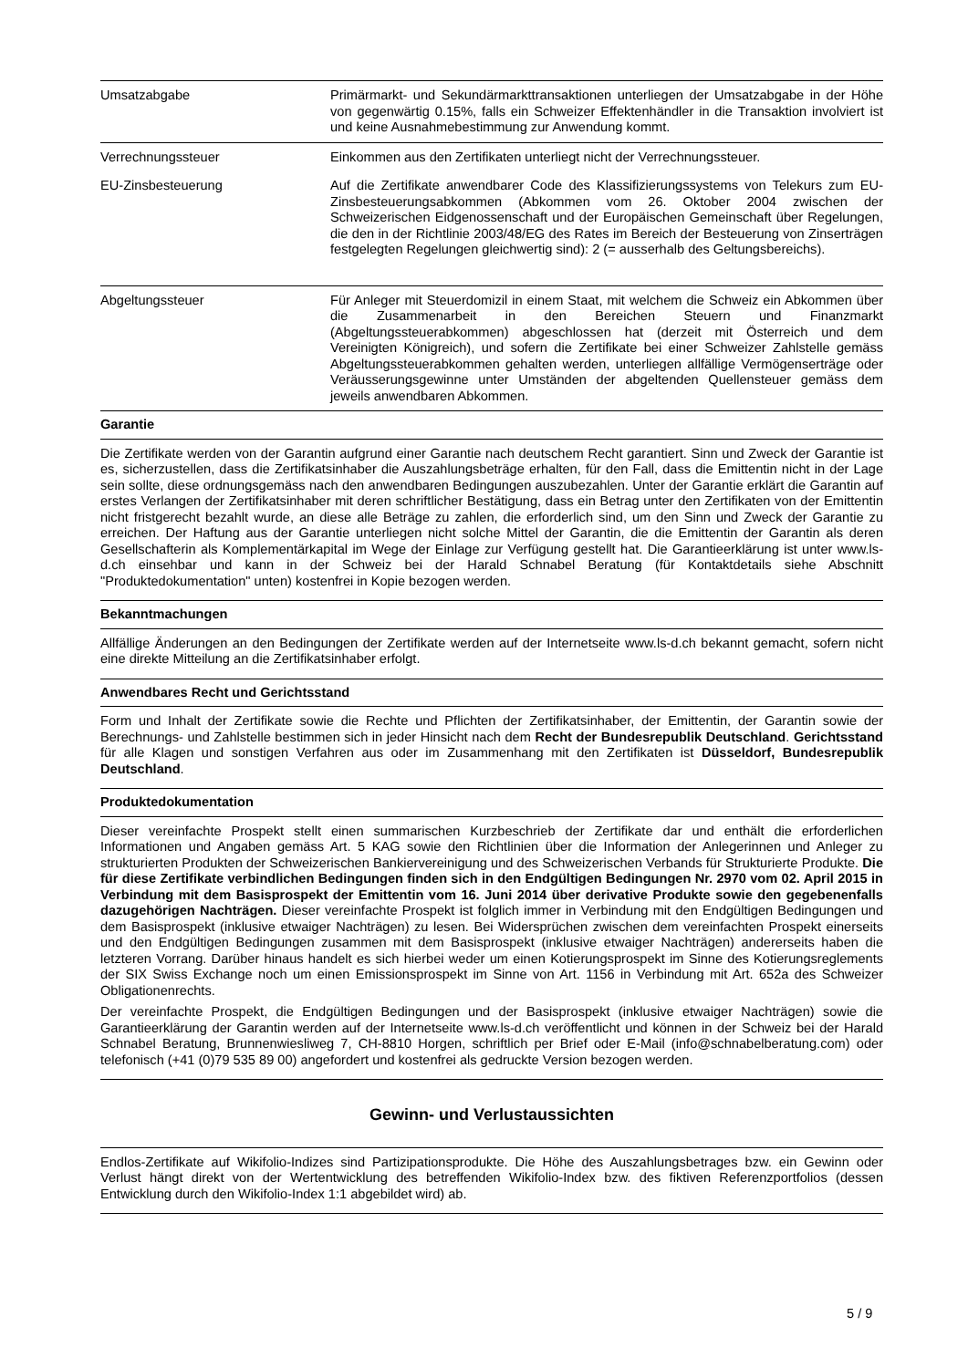| Umsatzabgabe | Primärmarkt- und Sekundärmarkttransaktionen unterliegen der Umsatzabgabe in der Höhe von gegenwärtig 0.15%, falls ein Schweizer Effektenhändler in die Transaktion involviert ist und keine Ausnahmebestimmung zur Anwendung kommt. |
| Verrechnungssteuer | Einkommen aus den Zertifikaten unterliegt nicht der Verrechnungssteuer. |
| EU-Zinsbesteuerung | Auf die Zertifikate anwendbarer Code des Klassifizierungssystems von Telekurs zum EU-Zinsbesteuerungsabkommen (Abkommen vom 26. Oktober 2004 zwischen der Schweizerischen Eidgenossenschaft und der Europäischen Gemeinschaft über Regelungen, die den in der Richtlinie 2003/48/EG des Rates im Bereich der Besteuerung von Zinserträgen festgelegten Regelungen gleichwertig sind): 2 (= ausserhalb des Geltungsbereichs). |
| Abgeltungssteuer | Für Anleger mit Steuerdomizil in einem Staat, mit welchem die Schweiz ein Abkommen über die Zusammenarbeit in den Bereichen Steuern und Finanzmarkt (Abgeltungssteuerabkommen) abgeschlossen hat (derzeit mit Österreich und dem Vereinigten Königreich), und sofern die Zertifikate bei einer Schweizer Zahlstelle gemäss Abgeltungssteuerabkommen gehalten werden, unterliegen allfällige Vermögenserträge oder Veräusserungsgewinne unter Umständen der abgeltenden Quellensteuer gemäss dem jeweils anwendbaren Abkommen. |
Garantie
Die Zertifikate werden von der Garantin aufgrund einer Garantie nach deutschem Recht garantiert. Sinn und Zweck der Garantie ist es, sicherzustellen, dass die Zertifikatsinhaber die Auszahlungsbeträge erhalten, für den Fall, dass die Emittentin nicht in der Lage sein sollte, diese ordnungsgemäss nach den anwendbaren Bedingungen auszubezahlen. Unter der Garantie erklärt die Garantin auf erstes Verlangen der Zertifikatsinhaber mit deren schriftlicher Bestätigung, dass ein Betrag unter den Zertifikaten von der Emittentin nicht fristgerecht bezahlt wurde, an diese alle Beträge zu zahlen, die erforderlich sind, um den Sinn und Zweck der Garantie zu erreichen. Der Haftung aus der Garantie unterliegen nicht solche Mittel der Garantin, die die Emittentin der Garantin als deren Gesellschafterin als Komplementärkapital im Wege der Einlage zur Verfügung gestellt hat. Die Garantieerklärung ist unter www.ls-d.ch einsehbar und kann in der Schweiz bei der Harald Schnabel Beratung (für Kontaktdetails siehe Abschnitt "Produktedokumentation" unten) kostenfrei in Kopie bezogen werden.
Bekanntmachungen
Allfällige Änderungen an den Bedingungen der Zertifikate werden auf der Internetseite www.ls-d.ch bekannt gemacht, sofern nicht eine direkte Mitteilung an die Zertifikatsinhaber erfolgt.
Anwendbares Recht und Gerichtsstand
Form und Inhalt der Zertifikate sowie die Rechte und Pflichten der Zertifikatsinhaber, der Emittentin, der Garantin sowie der Berechnungs- und Zahlstelle bestimmen sich in jeder Hinsicht nach dem Recht der Bundesrepublik Deutschland. Gerichtsstand für alle Klagen und sonstigen Verfahren aus oder im Zusammenhang mit den Zertifikaten ist Düsseldorf, Bundesrepublik Deutschland.
Produktedokumentation
Dieser vereinfachte Prospekt stellt einen summarischen Kurzbeschrieb der Zertifikate dar und enthält die erforderlichen Informationen und Angaben gemäss Art. 5 KAG sowie den Richtlinien über die Information der Anlegerinnen und Anleger zu strukturierten Produkten der Schweizerischen Bankiervereinigung und des Schweizerischen Verbands für Strukturierte Produkte. Die für diese Zertifikate verbindlichen Bedingungen finden sich in den Endgültigen Bedingungen Nr. 2970 vom 02. April 2015 in Verbindung mit dem Basisprospekt der Emittentin vom 16. Juni 2014 über derivative Produkte sowie den gegebenenfalls dazugehörigen Nachträgen. Dieser vereinfachte Prospekt ist folglich immer in Verbindung mit den Endgültigen Bedingungen und dem Basisprospekt (inklusive etwaiger Nachträgen) zu lesen. Bei Widersprüchen zwischen dem vereinfachten Prospekt einerseits und den Endgültigen Bedingungen zusammen mit dem Basisprospekt (inklusive etwaiger Nachträgen) andererseits haben die letzteren Vorrang. Darüber hinaus handelt es sich hierbei weder um einen Kotierungsprospekt im Sinne des Kotierungsreglements der SIX Swiss Exchange noch um einen Emissionsprospekt im Sinne von Art. 1156 in Verbindung mit Art. 652a des Schweizer Obligationenrechts.
Der vereinfachte Prospekt, die Endgültigen Bedingungen und der Basisprospekt (inklusive etwaiger Nachträgen) sowie die Garantieerklärung der Garantin werden auf der Internetseite www.ls-d.ch veröffentlicht und können in der Schweiz bei der Harald Schnabel Beratung, Brunnenwiesliweg 7, CH-8810 Horgen, schriftlich per Brief oder E-Mail (info@schnabelberatung.com) oder telefonisch (+41 (0)79 535 89 00) angefordert und kostenfrei als gedruckte Version bezogen werden.
Gewinn- und Verlustaussichten
Endlos-Zertifikate auf Wikifolio-Indizes sind Partizipationsprodukte. Die Höhe des Auszahlungsbetrages bzw. ein Gewinn oder Verlust hängt direkt von der Wertentwicklung des betreffenden Wikifolio-Index bzw. des fiktiven Referenzportfolios (dessen Entwicklung durch den Wikifolio-Index 1:1 abgebildet wird) ab.
5 / 9